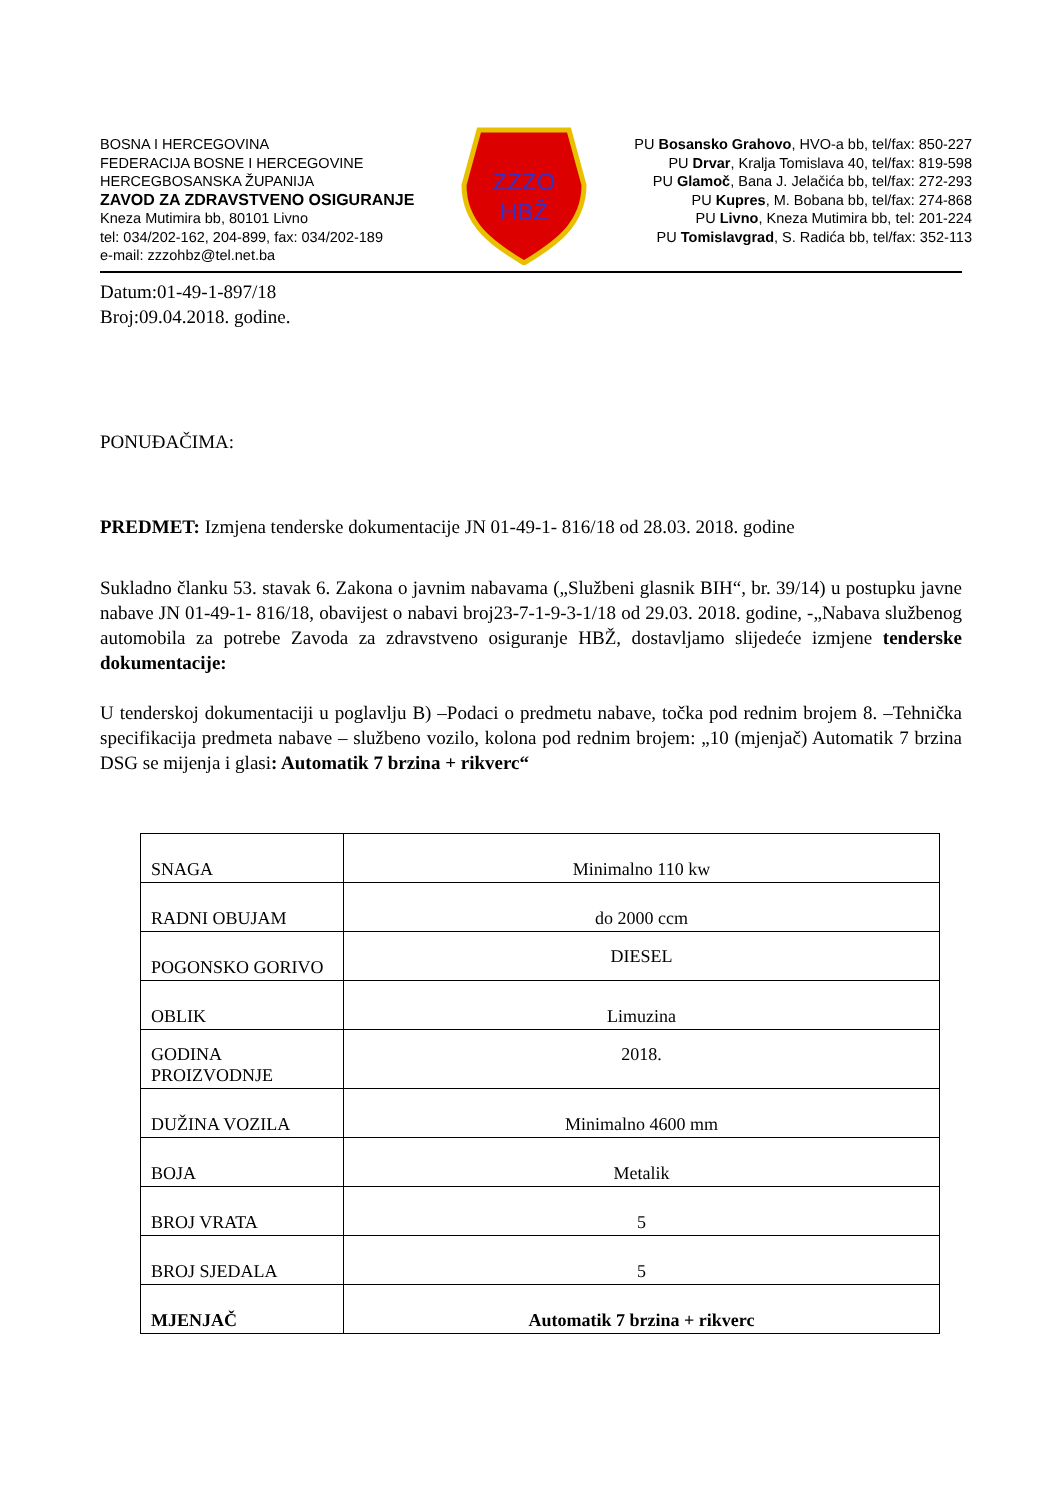BOSNA I HERCEGOVINA
FEDERACIJA BOSNE I HERCEGOVINE
HERCEGBOSANSKA ŽUPANIJA
ZAVOD ZA ZDRAVSTVENO OSIGURANJE
Kneza Mutimira bb, 80101 Livno
tel: 034/202-162, 204-899, fax: 034/202-189
e-mail: zzzohbz@tel.net.ba
ZZZO
HBŽ
PU Bosansko Grahovo, HVO-a bb, tel/fax: 850-227
PU Drvar, Kralja Tomislava 40, tel/fax: 819-598
PU Glamoč, Bana J. Jelačića bb, tel/fax: 272-293
PU Kupres, M. Bobana bb, tel/fax: 274-868
PU Livno, Kneza Mutimira bb, tel: 201-224
PU Tomislavgrad, S. Radića bb, tel/fax: 352-113
Datum:01-49-1-897/18
Broj:09.04.2018. godine.
PONUĐAČIMA:
PREDMET: Izmjena tenderske dokumentacije JN 01-49-1- 816/18 od 28.03. 2018. godine
Sukladno članku 53. stavak 6. Zakona o javnim nabavama („Službeni glasnik BIH“, br. 39/14) u postupku javne nabave JN 01-49-1- 816/18, obavijest o nabavi broj23-7-1-9-3-1/18 od 29.03. 2018. godine, -„Nabava službenog automobila za potrebe Zavoda za zdravstveno osiguranje HBŽ, dostavljamo slijedeće izmjene tenderske dokumentacije:
U tenderskoj dokumentaciji u poglavlju B) –Podaci o predmetu nabave, točka pod rednim brojem 8. –Tehnička specifikacija predmeta nabave – službeno vozilo, kolona pod rednim brojem: „10 (mjenjač) Automatik 7 brzina DSG se mijenja i glasi: Automatik 7 brzina + rikverc“
| SNAGA | Minimalno 110 kw |
| RADNI OBUJAM | do 2000 ccm |
| POGONSKO GORIVO | DIESEL |
| OBLIK | Limuzina |
| GODINA PROIZVODNJE | 2018. |
| DUŽINA VOZILA | Minimalno 4600 mm |
| BOJA | Metalik |
| BROJ VRATA | 5 |
| BROJ SJEDALA | 5 |
| MJENJAČ | Automatik 7 brzina + rikverc |